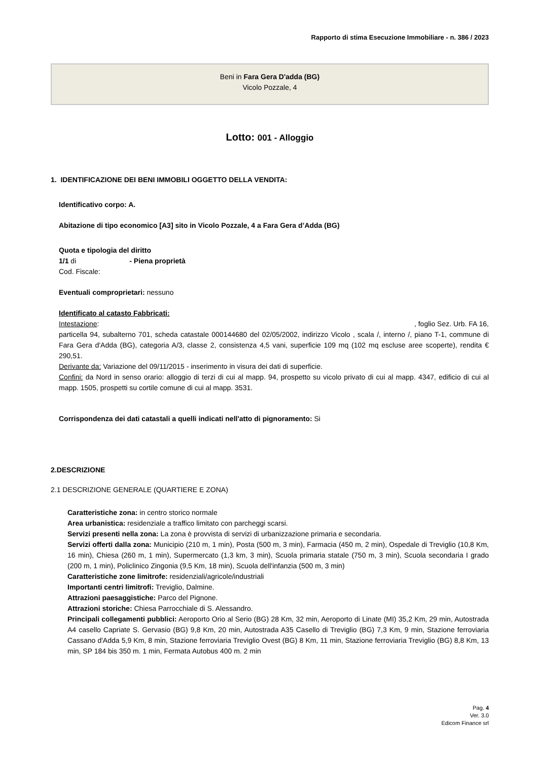Rapporto di stima Esecuzione Immobiliare - n. 386 / 2023
Beni in Fara Gera D'adda (BG)
Vicolo Pozzale, 4
Lotto: 001 - Alloggio
1. IDENTIFICAZIONE DEI BENI IMMOBILI OGGETTO DELLA VENDITA:
Identificativo corpo: A.
Abitazione di tipo economico [A3] sito in Vicolo Pozzale, 4 a Fara Gera d’Adda (BG)
Quota e tipologia del diritto
1/1 di - Piena proprietà
Cod. Fiscale:
Eventuali comproprietari: nessuno
Identificato al catasto Fabbricati:
Intestazione: , foglio Sez. Urb. FA 16,
particella 94, subalterno 701, scheda catastale 000144680 del 02/05/2002, indirizzo Vicolo , scala /, interno /, piano T-1, commune di Fara Gera d'Adda (BG), categoria A/3, classe 2, consistenza 4,5 vani, superficie 109 mq (102 mq escluse aree scoperte), rendita € 290,51.
Derivante da: Variazione del 09/11/2015 - inserimento in visura dei dati di superficie.
Confini: da Nord in senso orario: alloggio di terzi di cui al mapp. 94, prospetto su vicolo privato di cui al mapp. 4347, edificio di cui al mapp. 1505, prospetti su cortile comune di cui al mapp. 3531.
Corrispondenza dei dati catastali a quelli indicati nell'atto di pignoramento: Si
2.DESCRIZIONE
2.1 DESCRIZIONE GENERALE (QUARTIERE E ZONA)
Caratteristiche zona: in centro storico normale
Area urbanistica: residenziale a traffico limitato con parcheggi scarsi.
Servizi presenti nella zona: La zona è provvista di servizi di urbanizzazione primaria e secondaria.
Servizi offerti dalla zona: Municipio (210 m, 1 min), Posta (500 m, 3 min), Farmacia (450 m, 2 min), Ospedale di Treviglio (10,8 Km, 16 min), Chiesa (260 m, 1 min), Supermercato (1,3 km, 3 min), Scuola primaria statale (750 m, 3 min), Scuola secondaria I grado (200 m, 1 min), Policlinico Zingonia (9,5 Km, 18 min), Scuola dell'infanzia (500 m, 3 min)
Caratteristiche zone limitrofe: residenziali/agricole/industriali
Importanti centri limitrofi: Treviglio, Dalmine.
Attrazioni paesaggistiche: Parco del Pignone.
Attrazioni storiche: Chiesa Parrocchiale di S. Alessandro.
Principali collegamenti pubblici: Aeroporto Orio al Serio (BG) 28 Km, 32 min, Aeroporto di Linate (MI) 35,2 Km, 29 min, Autostrada A4 casello Capriate S. Gervasio (BG) 9,8 Km, 20 min, Autostrada A35 Casello di Treviglio (BG) 7,3 Km, 9 min, Stazione ferroviaria Cassano d'Adda 5,9 Km, 8 min, Stazione ferroviaria Treviglio Ovest (BG) 8 Km, 11 min, Stazione ferroviaria Treviglio (BG) 8,8 Km, 13 min, SP 184 bis 350 m. 1 min, Fermata Autobus 400 m. 2 min
Pag. 4
Ver. 3.0
Edicom Finance srl